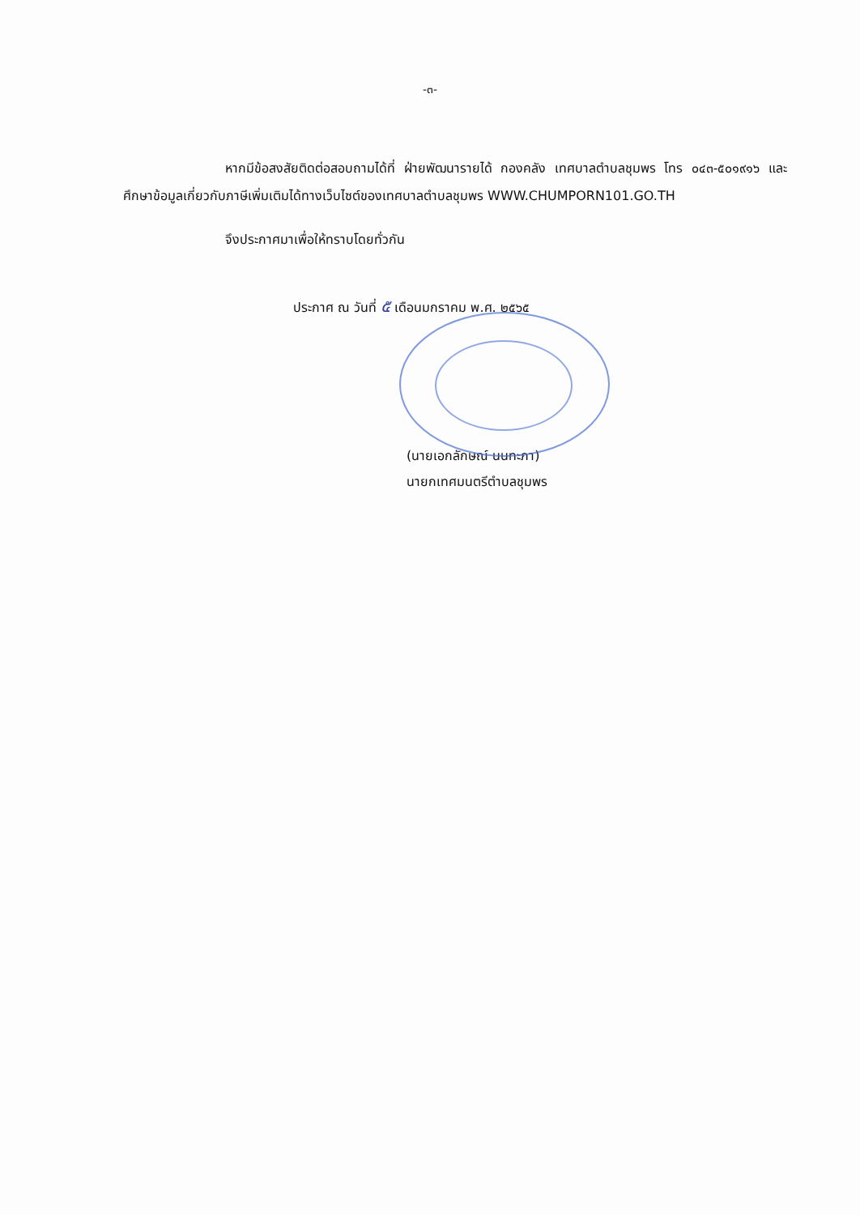-๓-
หากมีข้อสงสัยติดต่อสอบถามได้ที่ ฝ่ายพัฒนารายได้ กองคลัง เทศบาลตำบลชุมพร โทร ๐๔๓-๕๐๑๙๑๖ และศึกษาข้อมูลเกี่ยวกับภาษีเพิ่มเติมได้ทางเว็บไซต์ของเทศบาลตำบลชุมพร WWW.CHUMPORN101.GO.TH
จึงประกาศมาเพื่อให้ทราบโดยทั่วกัน
ประกาศ ณ วันที่ ๕ เดือนมกราคม พ.ศ. ๒๕๖๕
(นายเอกลักษณ์ นนทะภา)
นายกเทศมนตรีตำบลชุมพร